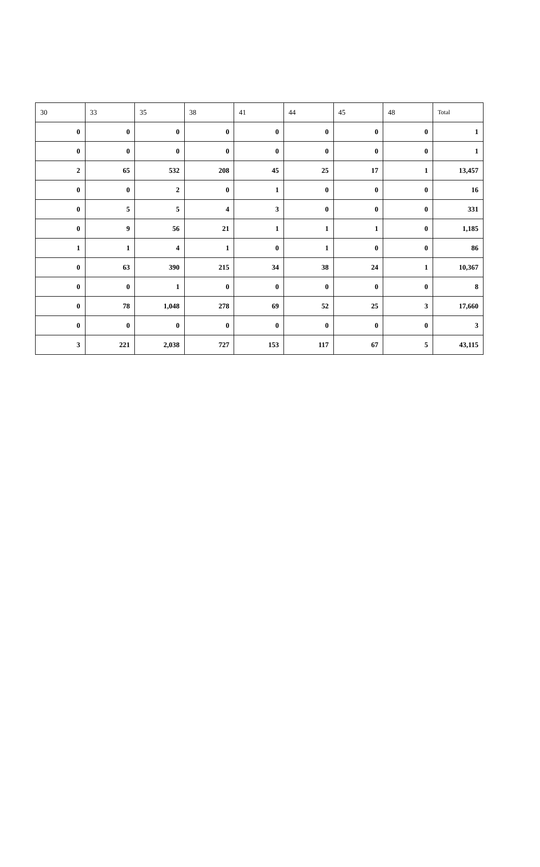| 30 | 33 | 35 | 38 | 41 | 44 | 45 | 48 | Total |
| --- | --- | --- | --- | --- | --- | --- | --- | --- |
| 0 | 0 | 0 | 0 | 0 | 0 | 0 | 0 | 1 |
| 0 | 0 | 0 | 0 | 0 | 0 | 0 | 0 | 1 |
| 2 | 65 | 532 | 208 | 45 | 25 | 17 | 1 | 13,457 |
| 0 | 0 | 2 | 0 | 1 | 0 | 0 | 0 | 16 |
| 0 | 5 | 5 | 4 | 3 | 0 | 0 | 0 | 331 |
| 0 | 9 | 56 | 21 | 1 | 1 | 1 | 0 | 1,185 |
| 1 | 1 | 4 | 1 | 0 | 1 | 0 | 0 | 86 |
| 0 | 63 | 390 | 215 | 34 | 38 | 24 | 1 | 10,367 |
| 0 | 0 | 1 | 0 | 0 | 0 | 0 | 0 | 8 |
| 0 | 78 | 1,048 | 278 | 69 | 52 | 25 | 3 | 17,660 |
| 0 | 0 | 0 | 0 | 0 | 0 | 0 | 0 | 3 |
| 3 | 221 | 2,038 | 727 | 153 | 117 | 67 | 5 | 43,115 |